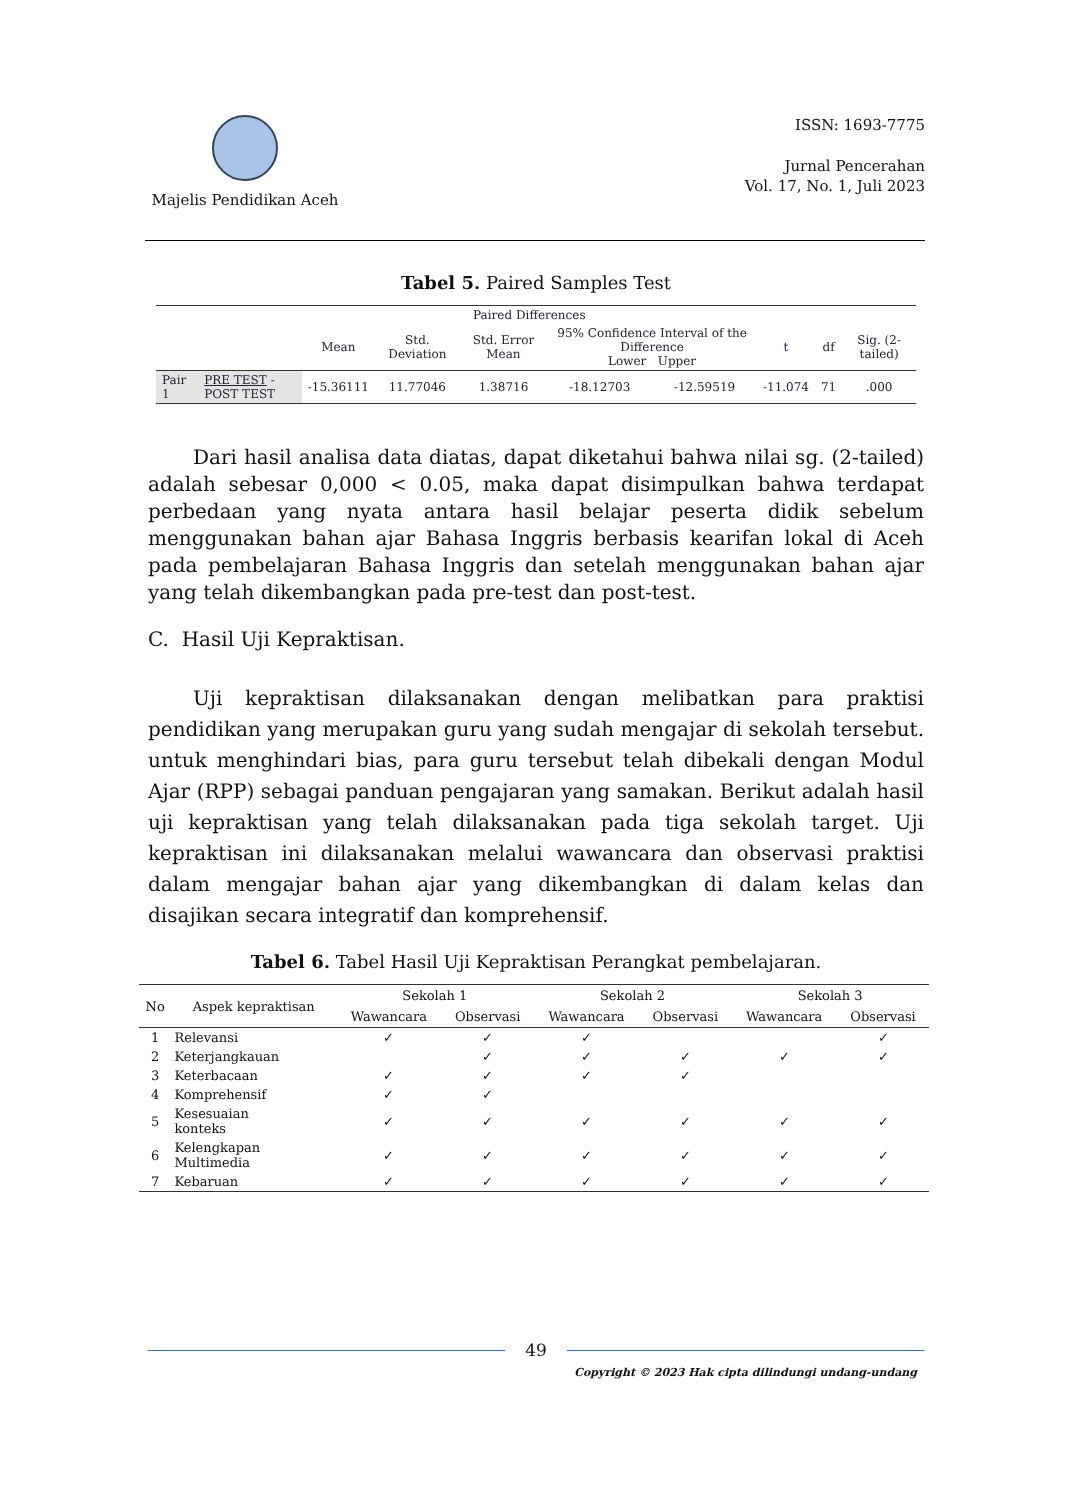Majelis Pendidikan Aceh
ISSN: 1693-7775
Jurnal Pencerahan
Vol. 17, No. 1, Juli 2023
Tabel 5. Paired Samples Test
| | | Paired Differences | | | | | | | |
| --- | --- | --- | --- | --- | --- | --- | --- | --- | --- |
| | | Mean | Std. Deviation | Std. Error Mean | 95% Confidence Interval of the Difference Lower Upper | | t | df | Sig. (2-tailed) |
| Pair 1 | PRE TEST - POST TEST | -15.36111 | 11.77046 | 1.38716 | -18.12703 | -12.59519 | -11.074 | 71 | .000 |
Dari hasil analisa data diatas, dapat diketahui bahwa nilai sg. (2-tailed) adalah sebesar 0,000 < 0.05, maka dapat disimpulkan bahwa terdapat perbedaan yang nyata antara hasil belajar peserta didik sebelum menggunakan bahan ajar Bahasa Inggris berbasis kearifan lokal di Aceh pada pembelajaran Bahasa Inggris dan setelah menggunakan bahan ajar yang telah dikembangkan pada pre-test dan post-test.
C. Hasil Uji Kepraktisan.
Uji kepraktisan dilaksanakan dengan melibatkan para praktisi pendidikan yang merupakan guru yang sudah mengajar di sekolah tersebut. untuk menghindari bias, para guru tersebut telah dibekali dengan Modul Ajar (RPP) sebagai panduan pengajaran yang samakan. Berikut adalah hasil uji kepraktisan yang telah dilaksanakan pada tiga sekolah target. Uji kepraktisan ini dilaksanakan melalui wawancara dan observasi praktisi dalam mengajar bahan ajar yang dikembangkan di dalam kelas dan disajikan secara integratif dan komprehensif.
Tabel 6. Tabel Hasil Uji Kepraktisan Perangkat pembelajaran.
| No | Aspek kepraktisan | Sekolah 1 | | Sekolah 2 | | Sekolah 3 | |
| --- | --- | --- | --- | --- | --- | --- | --- |
| | | Wawancara | Observasi | Wawancara | Observasi | Wawancara | Observasi |
| 1 | Relevansi | ✓ | ✓ | ✓ | | | ✓ |
| 2 | Keterjangkauan | | ✓ | ✓ | ✓ | ✓ | ✓ |
| 3 | Keterbacaan | ✓ | ✓ | ✓ | ✓ | | |
| 4 | Komprehensif | ✓ | ✓ | | | | |
| 5 | Kesesuaian konteks | ✓ | ✓ | ✓ | ✓ | ✓ | ✓ |
| 6 | Kelengkapan Multimedia | ✓ | ✓ | ✓ | ✓ | ✓ | ✓ |
| 7 | Kebaruan | ✓ | ✓ | ✓ | ✓ | ✓ | ✓ |
49
Copyright © 2023 Hak cipta dilindungi undang-undang